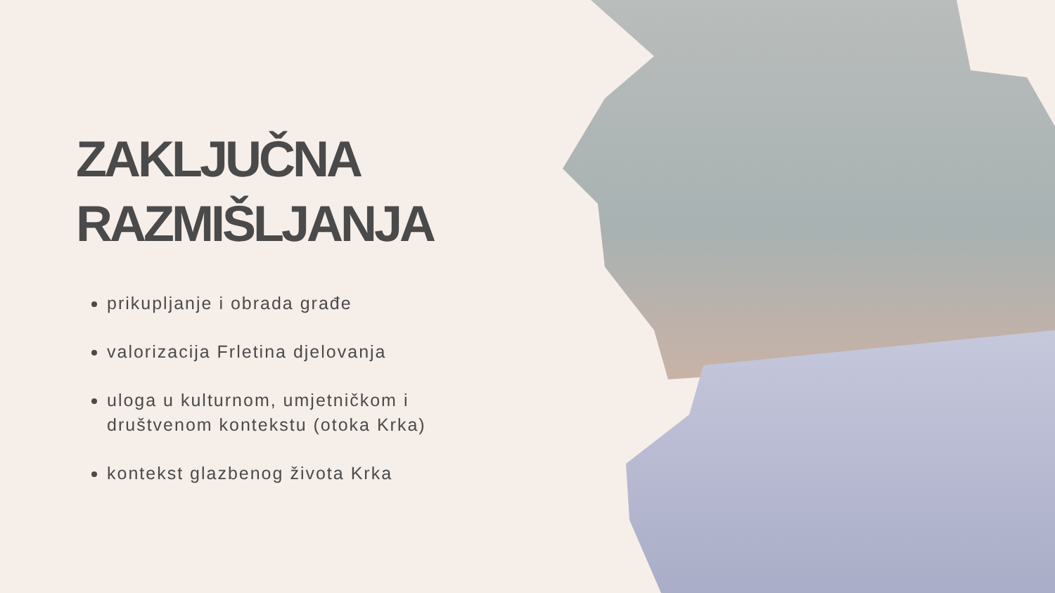ZAKLJUČNA
RAZMIŠLJANJA
prikupljanje i obrada građe
valorizacija Frletina djelovanja
uloga u kulturnom, umjetničkom i društvenom kontekstu (otoka Krka)
kontekst glazbenog života Krka